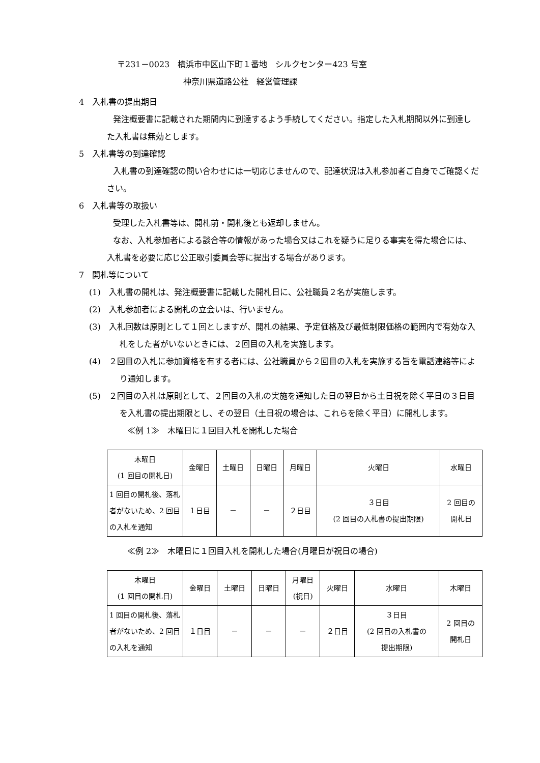〒231－0023　横浜市中区山下町１番地　シルクセンター423 号室
神奈川県道路公社　経営管理課
4　入札書の提出期日
　　発注概要書に記載された期間内に到達するよう手続してください。指定した入札期間以外に到達した入札書は無効とします。
5　入札書等の到達確認
　　入札書の到達確認の問い合わせには一切応じませんので、配達状況は入札参加者ご自身でご確認ください。
6　入札書等の取扱い
　　受理した入札書等は、開札前・開札後とも返却しません。
　　なお、入札参加者による談合等の情報があった場合又はこれを疑うに足りる事実を得た場合には、入札書を必要に応じ公正取引委員会等に提出する場合があります。
7　開札等について
(1)　入札書の開札は、発注概要書に記載した開札日に、公社職員２名が実施します。
(2)　入札参加者による開札の立会いは、行いません。
(3)　入札回数は原則として１回としますが、開札の結果、予定価格及び最低制限価格の範囲内で有効な入札をした者がいないときには、２回目の入札を実施します。
(4)　２回目の入札に参加資格を有する者には、公社職員から２回目の入札を実施する旨を電話連絡等により通知します。
(5)　２回目の入札は原則として、２回目の入札の実施を通知した日の翌日から土日祝を除く平日の３日目を入札書の提出期限とし、その翌日（土日祝の場合は、これらを除く平日）に開札します。
≪例 1≫　木曜日に１回目入札を開札した場合
| 木曜日 (1 回目の開札日) | 金曜日 | 土曜日 | 日曜日 | 月曜日 | 火曜日 | 水曜日 |
| 1 回目の開札後、落札者がないため、2 回目の入札を通知 | １日目 | － | － | ２日目 | ３日目 (2 回目の入札書の提出期限) | 2 回目の 開札日 |
≪例 2≫　木曜日に１回目入札を開札した場合(月曜日が祝日の場合)
| 木曜日 (1 回目の開札日) | 金曜日 | 土曜日 | 日曜日 | 月曜日 (祝日) | 火曜日 | 水曜日 | 木曜日 |
| 1 回目の開札後、落札者がないため、2 回目の入札を通知 | １日目 | － | － | － | ２日目 | ３日目 (2 回目の入札書の 提出期限) | 2 回目の 開札日 |